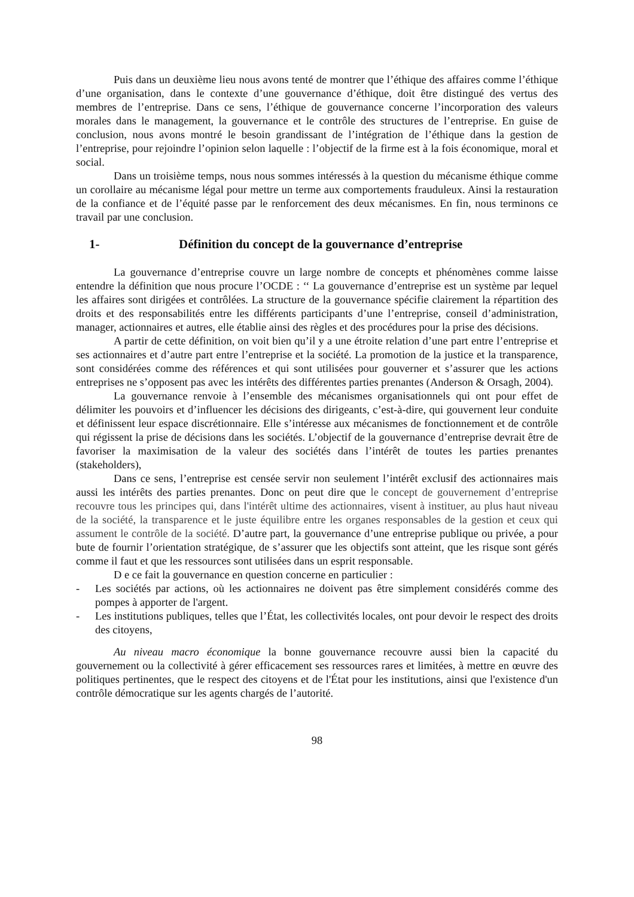Puis dans un deuxième lieu nous avons tenté de montrer que l’éthique des affaires comme l’éthique d’une organisation, dans le contexte d’une gouvernance d’éthique, doit être distingué des vertus des membres de l’entreprise. Dans ce sens, l’éthique de gouvernance concerne l’incorporation des valeurs morales dans le management, la gouvernance et le contrôle des structures de l’entreprise. En guise de conclusion, nous avons montré le besoin grandissant de l’intégration de l’éthique dans la gestion de l’entreprise, pour rejoindre l’opinion selon laquelle : l’objectif de la firme est à la fois économique, moral et social.
Dans un troisième temps, nous nous sommes intéressés à la question du mécanisme éthique comme un corollaire au mécanisme légal pour mettre un terme aux comportements frauduleux. Ainsi la restauration de la confiance et de l’équité passe par le renforcement des deux mécanismes. En fin, nous terminons ce travail par une conclusion.
1- Définition du concept de la gouvernance d’entreprise
La gouvernance d’entreprise couvre un large nombre de concepts et phénomènes comme laisse entendre la définition que nous procure l’OCDE : ‘‘ La gouvernance d’entreprise est un système par lequel les affaires sont dirigées et contrôlées. La structure de la gouvernance spécifie clairement la répartition des droits et des responsabilités entre les différents participants d’une l’entreprise, conseil d’administration, manager, actionnaires et autres, elle établie ainsi des règles et des procédures pour la prise des décisions.
A partir de cette définition, on voit bien qu’il y a une étroite relation d’une part entre l’entreprise et ses actionnaires et d’autre part entre l’entreprise et la société. La promotion de la justice et la transparence, sont considérées comme des références et qui sont utilisées pour gouverner et s’assurer que les actions entreprises ne s’opposent pas avec les intérêts des différentes parties prenantes (Anderson & Orsagh, 2004).
La gouvernance renvoie à l’ensemble des mécanismes organisationnels qui ont pour effet de délimiter les pouvoirs et d’influencer les décisions des dirigeants, c’est-à-dire, qui gouvernent leur conduite et définissent leur espace discrétionnaire. Elle s’intéresse aux mécanismes de fonctionnement et de contrôle qui régissent la prise de décisions dans les sociétés. L’objectif de la gouvernance d’entreprise devrait être de favoriser la maximisation de la valeur des sociétés dans l’intérêt de toutes les parties prenantes (stakeholders),
Dans ce sens, l’entreprise est censée servir non seulement l’intérêt exclusif des actionnaires mais aussi les intérêts des parties prenantes. Donc on peut dire que le concept de gouvernement d’entreprise recouvre tous les principes qui, dans l'intérêt ultime des actionnaires, visent à instituer, au plus haut niveau de la société, la transparence et le juste équilibre entre les organes responsables de la gestion et ceux qui assument le contrôle de la société. D’autre part, la gouvernance d’une entreprise publique ou privée, a pour bute de fournir l’orientation stratégique, de s’assurer que les objectifs sont atteint, que les risque sont gérés comme il faut et que les ressources sont utilisées dans un esprit responsable.
D e ce fait la gouvernance en question concerne en particulier :
- Les sociétés par actions, où les actionnaires ne doivent pas être simplement considérés comme des pompes à apporter de l'argent.
- Les institutions publiques, telles que l’État, les collectivités locales, ont pour devoir le respect des droits des citoyens,
Au niveau macro économique la bonne gouvernance recouvre aussi bien la capacité du gouvernement ou la collectivité à gérer efficacement ses ressources rares et limitées, à mettre en œuvre des politiques pertinentes, que le respect des citoyens et de l'État pour les institutions, ainsi que l'existence d'un contrôle démocratique sur les agents chargés de l’autorité.
98